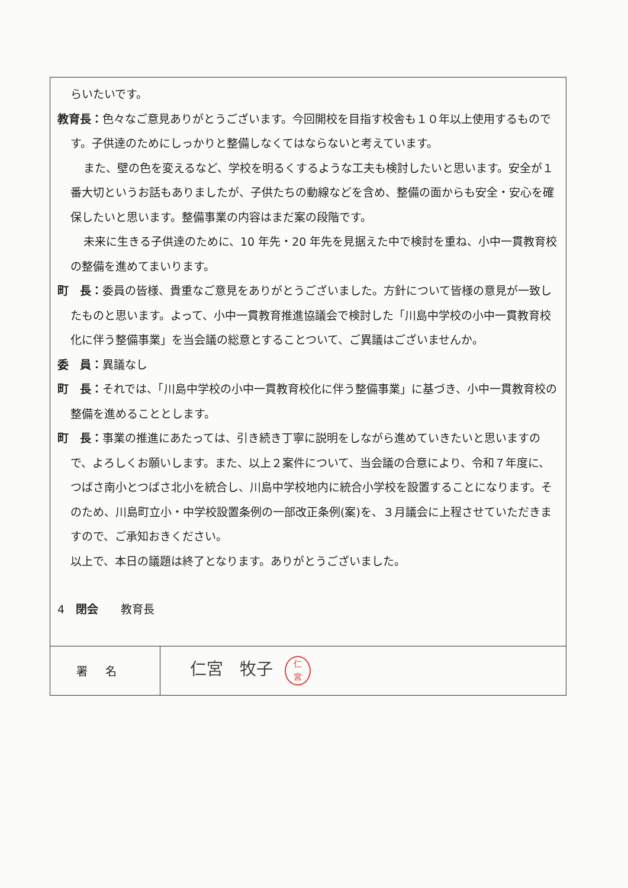らいたいです。
教育長：色々なご意見ありがとうございます。今回開校を目指す校舎も１０年以上使用するものです。子供達のためにしっかりと整備しなくてはならないと考えています。
また、壁の色を変えるなど、学校を明るくするような工夫も検討したいと思います。安全が１番大切というお話もありましたが、子供たちの動線などを含め、整備の面からも安全・安心を確保したいと思います。整備事業の内容はまだ案の段階です。
未来に生きる子供達のために、10 年先・20 年先を見据えた中で検討を重ね、小中一貫教育校の整備を進めてまいります。
町　長：委員の皆様、貴重なご意見をありがとうございました。方針について皆様の意見が一致したものと思います。よって、小中一貫教育推進協議会で検討した「川島中学校の小中一貫教育校化に伴う整備事業」を当会議の総意とすることついて、ご異議はございませんか。
委　員：異議なし
町　長：それでは、「川島中学校の小中一貫教育校化に伴う整備事業」に基づき、小中一貫教育校の整備を進めることとします。
町　長：事業の推進にあたっては、引き続き丁寧に説明をしながら進めていきたいと思いますので、よろしくお願いします。また、以上２案件について、当会議の合意により、令和７年度に、つばさ南小とつばさ北小を統合し、川島中学校地内に統合小学校を設置することになります。そのため、川島町立小・中学校設置条例の一部改正条例(案)を、３月議会に上程させていただきますので、ご承知おきください。
以上で、本日の議題は終了となります。ありがとうございました。
4　閉会　　教育長
| 署名 | 仁宮 牧子 仁 宮 |